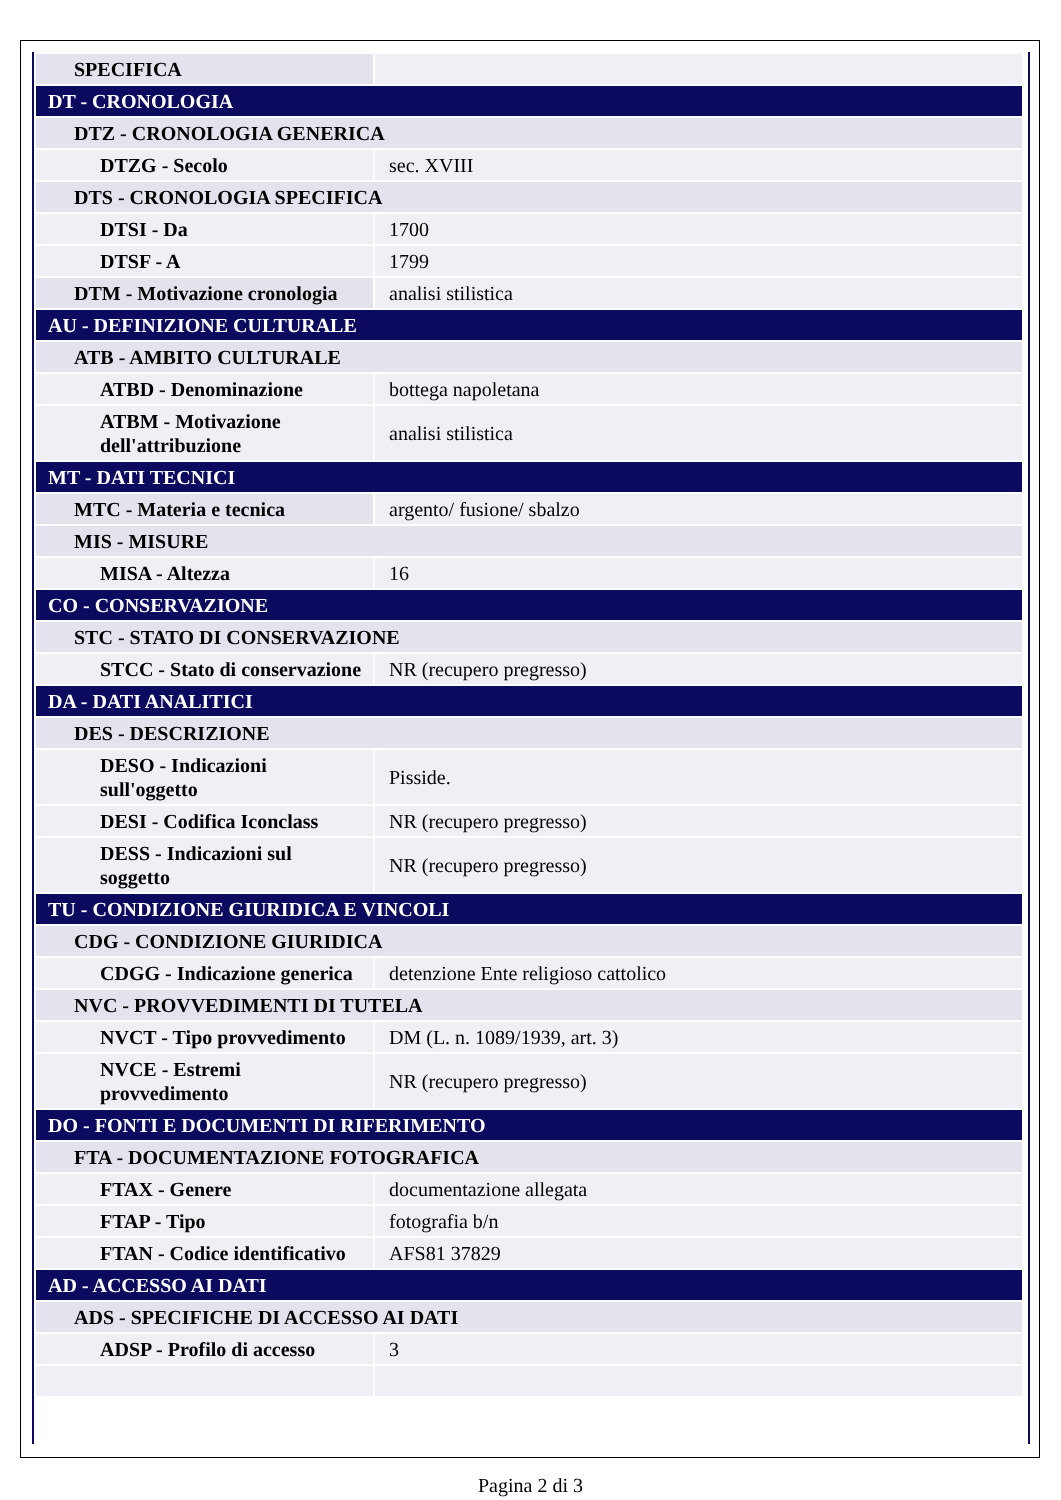| SPECIFICA | |
| DT - CRONOLOGIA | |
| DTZ - CRONOLOGIA GENERICA | |
| DTZG - Secolo | sec. XVIII |
| DTS - CRONOLOGIA SPECIFICA | |
| DTSI - Da | 1700 |
| DTSF - A | 1799 |
| DTM - Motivazione cronologia | analisi stilistica |
| AU - DEFINIZIONE CULTURALE | |
| ATB - AMBITO CULTURALE | |
| ATBD - Denominazione | bottega napoletana |
| ATBM - Motivazione dell'attribuzione | analisi stilistica |
| MT - DATI TECNICI | |
| MTC - Materia e tecnica | argento/ fusione/ sbalzo |
| MIS - MISURE | |
| MISA - Altezza | 16 |
| CO - CONSERVAZIONE | |
| STC - STATO DI CONSERVAZIONE | |
| STCC - Stato di conservazione | NR (recupero pregresso) |
| DA - DATI ANALITICI | |
| DES - DESCRIZIONE | |
| DESO - Indicazioni sull'oggetto | Pisside. |
| DESI - Codifica Iconclass | NR (recupero pregresso) |
| DESS - Indicazioni sul soggetto | NR (recupero pregresso) |
| TU - CONDIZIONE GIURIDICA E VINCOLI | |
| CDG - CONDIZIONE GIURIDICA | |
| CDGG - Indicazione generica | detenzione Ente religioso cattolico |
| NVC - PROVVEDIMENTI DI TUTELA | |
| NVCT - Tipo provvedimento | DM (L. n. 1089/1939, art. 3) |
| NVCE - Estremi provvedimento | NR (recupero pregresso) |
| DO - FONTI E DOCUMENTI DI RIFERIMENTO | |
| FTA - DOCUMENTAZIONE FOTOGRAFICA | |
| FTAX - Genere | documentazione allegata |
| FTAP - Tipo | fotografia b/n |
| FTAN - Codice identificativo | AFS81 37829 |
| AD - ACCESSO AI DATI | |
| ADS - SPECIFICHE DI ACCESSO AI DATI | |
| ADSP - Profilo di accesso | 3 |
Pagina 2 di 3